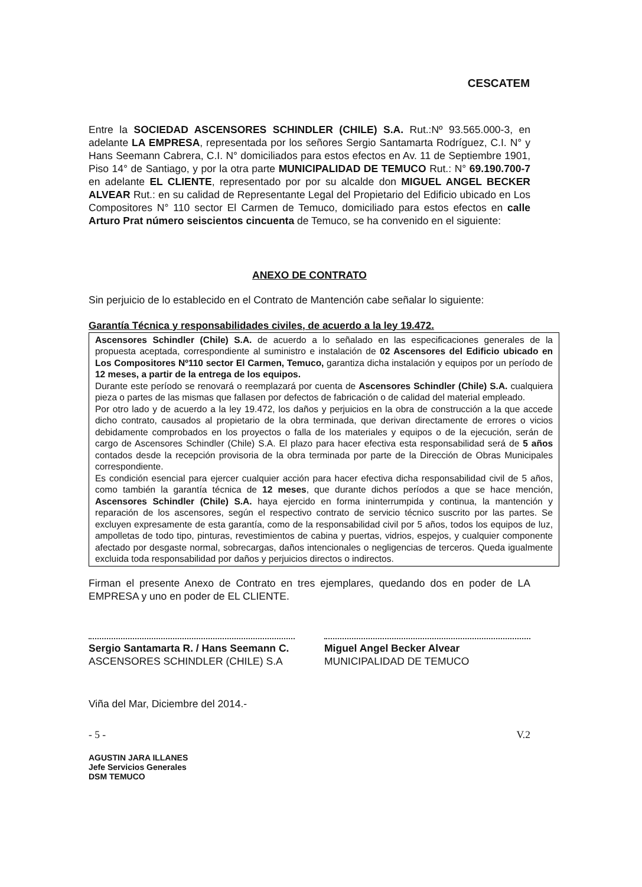CESCATEM
Entre la SOCIEDAD ASCENSORES SCHINDLER (CHILE) S.A. Rut.:Nº 93.565.000-3, en adelante LA EMPRESA, representada por los señores Sergio Santamarta Rodríguez, C.I. N° y Hans Seemann Cabrera, C.I. N° domiciliados para estos efectos en Av. 11 de Septiembre 1901, Piso 14° de Santiago, y por la otra parte MUNICIPALIDAD DE TEMUCO Rut.: N° 69.190.700-7 en adelante EL CLIENTE, representado por por su alcalde don MIGUEL ANGEL BECKER ALVEAR Rut.: en su calidad de Representante Legal del Propietario del Edificio ubicado en Los Compositores N° 110 sector El Carmen de Temuco, domiciliado para estos efectos en calle Arturo Prat número seiscientos cincuenta de Temuco, se ha convenido en el siguiente:
ANEXO DE CONTRATO
Sin perjuicio de lo establecido en el Contrato de Mantención cabe señalar lo siguiente:
Garantía Técnica y responsabilidades civiles, de acuerdo a la ley 19.472.
Ascensores Schindler (Chile) S.A. de acuerdo a lo señalado en las especificaciones generales de la propuesta aceptada, correspondiente al suministro e instalación de 02 Ascensores del Edificio ubicado en Los Compositores Nº110 sector El Carmen, Temuco, garantiza dicha instalación y equipos por un período de 12 meses, a partir de la entrega de los equipos.
Durante este período se renovará o reemplazará por cuenta de Ascensores Schindler (Chile) S.A. cualquiera pieza o partes de las mismas que fallasen por defectos de fabricación o de calidad del material empleado.
Por otro lado y de acuerdo a la ley 19.472, los daños y perjuicios en la obra de construcción a la que accede dicho contrato, causados al propietario de la obra terminada, que derivan directamente de errores o vicios debidamente comprobados en los proyectos o falla de los materiales y equipos o de la ejecución, serán de cargo de Ascensores Schindler (Chile) S.A. El plazo para hacer efectiva esta responsabilidad será de 5 años contados desde la recepción provisoria de la obra terminada por parte de la Dirección de Obras Municipales correspondiente.
Es condición esencial para ejercer cualquier acción para hacer efectiva dicha responsabilidad civil de 5 años, como también la garantía técnica de 12 meses, que durante dichos períodos a que se hace mención, Ascensores Schindler (Chile) S.A. haya ejercido en forma ininterrumpida y continua, la mantención y reparación de los ascensores, según el respectivo contrato de servicio técnico suscrito por las partes. Se excluyen expresamente de esta garantía, como de la responsabilidad civil por 5 años, todos los equipos de luz, ampolletas de todo tipo, pinturas, revestimientos de cabina y puertas, vidrios, espejos, y cualquier componente afectado por desgaste normal, sobrecargas, daños intencionales o negligencias de terceros. Queda igualmente excluida toda responsabilidad por daños y perjuicios directos o indirectos.
Firman el presente Anexo de Contrato en tres ejemplares, quedando dos en poder de LA EMPRESA y uno en poder de EL CLIENTE.
Sergio Santamarta R. / Hans Seemann C.
ASCENSORES SCHINDLER (CHILE) S.A
Miguel Angel Becker Alvear
MUNICIPALIDAD DE TEMUCO
Viña del Mar, Diciembre del 2014.-
- 5 - V.2
AGUSTIN JARA ILLANES
Jefe Servicios Generales
DSM TEMUCO